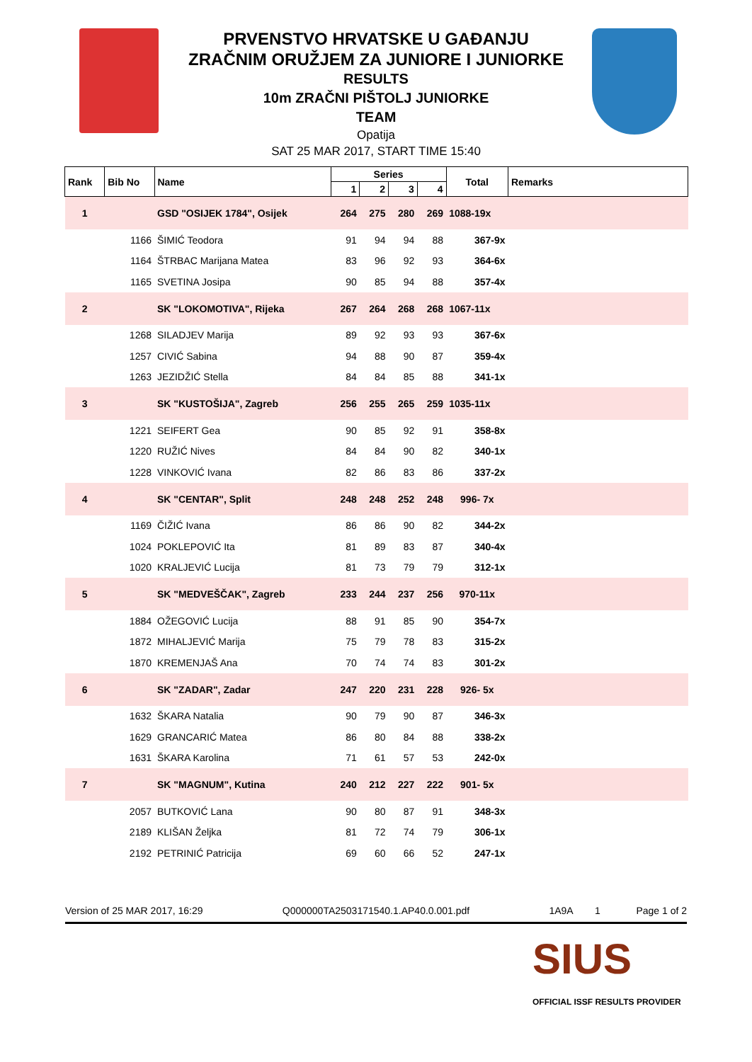PRVENSTVO HRVATSKE U GAĐANJU
ZRAČNIM ORUŽJEM ZA JUNIORE I JUNIORKE
RESULTS
10m ZRAČNI PIŠTOLJ JUNIORKE
TEAM
Opatija
SAT 25 MAR 2017, START TIME 15:40
| Rank | Bib No | Name | Series | | | | Total | Remarks |
| --- | --- | --- | --- | --- | --- | --- | --- | --- |
| | | | 1 | 2 | 3 | 4 | | |
| 1 | | GSD "OSIJEK 1784", Osijek | 264 | 275 | 280 | 269 | 1088-19x | |
| | 1166 | ŠIMIĆ Teodora | 91 | 94 | 94 | 88 | 367-9x | |
| | 1164 | ŠTRBAC Marijana Matea | 83 | 96 | 92 | 93 | 364-6x | |
| | 1165 | SVETINA Josipa | 90 | 85 | 94 | 88 | 357-4x | |
| 2 | | SK "LOKOMOTIVA", Rijeka | 267 | 264 | 268 | 268 | 1067-11x | |
| | 1268 | SILADJEV Marija | 89 | 92 | 93 | 93 | 367-6x | |
| | 1257 | CIVIĆ Sabina | 94 | 88 | 90 | 87 | 359-4x | |
| | 1263 | JEZIDŽIĆ Stella | 84 | 84 | 85 | 88 | 341-1x | |
| 3 | | SK "KUSTOŠIJA", Zagreb | 256 | 255 | 265 | 259 | 1035-11x | |
| | 1221 | SEIFERT Gea | 90 | 85 | 92 | 91 | 358-8x | |
| | 1220 | RUŽIĆ Nives | 84 | 84 | 90 | 82 | 340-1x | |
| | 1228 | VINKOVIĆ Ivana | 82 | 86 | 83 | 86 | 337-2x | |
| 4 | | SK "CENTAR", Split | 248 | 248 | 252 | 248 | 996- 7x | |
| | 1169 | ČIŽIĆ Ivana | 86 | 86 | 90 | 82 | 344-2x | |
| | 1024 | POKLEPOVIĆ Ita | 81 | 89 | 83 | 87 | 340-4x | |
| | 1020 | KRALJEVIĆ Lucija | 81 | 73 | 79 | 79 | 312-1x | |
| 5 | | SK "MEDVEŠČAK", Zagreb | 233 | 244 | 237 | 256 | 970-11x | |
| | 1884 | OŽEGOVIĆ Lucija | 88 | 91 | 85 | 90 | 354-7x | |
| | 1872 | MIHALJEVIĆ Marija | 75 | 79 | 78 | 83 | 315-2x | |
| | 1870 | KREMENJAŠ Ana | 70 | 74 | 74 | 83 | 301-2x | |
| 6 | | SK "ZADAR", Zadar | 247 | 220 | 231 | 228 | 926- 5x | |
| | 1632 | ŠKARA Natalia | 90 | 79 | 90 | 87 | 346-3x | |
| | 1629 | GRANCARIĆ Matea | 86 | 80 | 84 | 88 | 338-2x | |
| | 1631 | ŠKARA Karolina | 71 | 61 | 57 | 53 | 242-0x | |
| 7 | | SK "MAGNUM", Kutina | 240 | 212 | 227 | 222 | 901- 5x | |
| | 2057 | BUTKOVIĆ Lana | 90 | 80 | 87 | 91 | 348-3x | |
| | 2189 | KLIŠAN Željka | 81 | 72 | 74 | 79 | 306-1x | |
| | 2192 | PETRINIĆ Patricija | 69 | 60 | 66 | 52 | 247-1x | |
Version of 25 MAR 2017, 16:29 Q000000TA2503171540.1.AP40.0.001.pdf 1A9A 1 Page 1 of 2
SIUS
OFFICIAL ISSF RESULTS PROVIDER